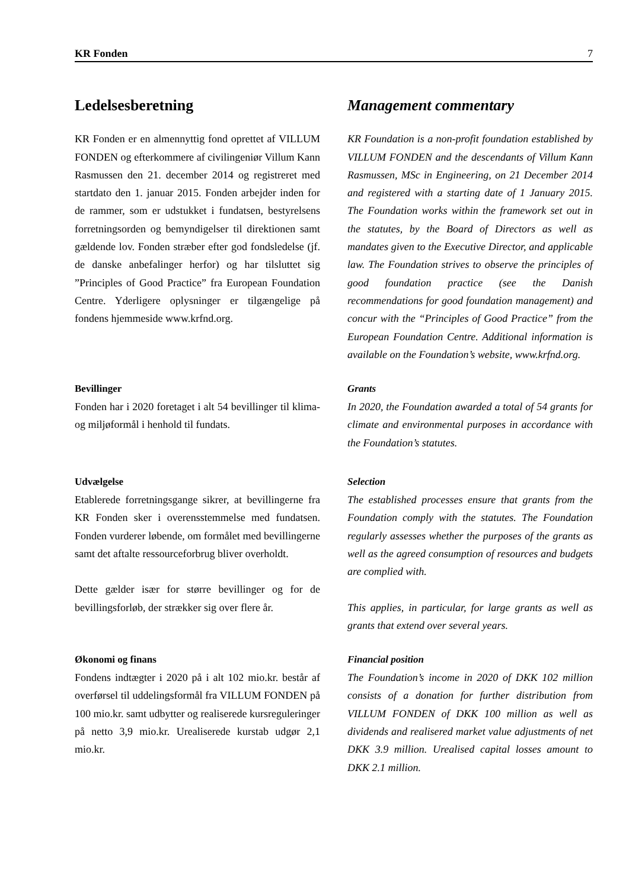KR Fonden 7
Ledelsesberetning
KR Fonden er en almennyttig fond oprettet af VILLUM FONDEN og efterkommere af civilingeniør Villum Kann Rasmussen den 21. december 2014 og registreret med startdato den 1. januar 2015. Fonden arbejder inden for de rammer, som er udstukket i fundatsen, bestyrelsens forretningsorden og bemyndigelser til direktionen samt gældende lov. Fonden stræber efter god fondsledelse (jf. de danske anbefalinger herfor) og har tilsluttet sig ”Principles of Good Practice” fra European Foundation Centre. Yderligere oplysninger er tilgængelige på fondens hjemmeside www.krfnd.org.
Management commentary
KR Foundation is a non-profit foundation established by VILLUM FONDEN and the descendants of Villum Kann Rasmussen, MSc in Engineering, on 21 December 2014 and registered with a starting date of 1 January 2015. The Foundation works within the framework set out in the statutes, by the Board of Directors as well as mandates given to the Executive Director, and applicable law. The Foundation strives to observe the principles of good foundation practice (see the Danish recommendations for good foundation management) and concur with the “Principles of Good Practice” from the European Foundation Centre. Additional information is available on the Foundation’s website, www.krfnd.org.
Bevillinger
Fonden har i 2020 foretaget i alt 54 bevillinger til klima- og miljøformål i henhold til fundats.
Grants
In 2020, the Foundation awarded a total of 54 grants for climate and environmental purposes in accordance with the Foundation’s statutes.
Udvælgelse
Etablerede forretningsgange sikrer, at bevillingerne fra KR Fonden sker i overensstemmelse med fundatsen. Fonden vurderer løbende, om formålet med bevillingerne samt det aftalte ressourceforbrug bliver overholdt.
Dette gælder især for større bevillinger og for de bevillingsforløb, der strækker sig over flere år.
Selection
The established processes ensure that grants from the Foundation comply with the statutes. The Foundation regularly assesses whether the purposes of the grants as well as the agreed consumption of resources and budgets are complied with.
This applies, in particular, for large grants as well as grants that extend over several years.
Økonomi og finans
Fondens indtægter i 2020 på i alt 102 mio.kr. består af overførsel til uddelingsformål fra VILLUM FONDEN på 100 mio.kr. samt udbytter og realiserede kursreguleringer på netto 3,9 mio.kr. Urealiserede kurstab udgør 2,1 mio.kr.
Financial position
The Foundation’s income in 2020 of DKK 102 million consists of a donation for further distribution from VILLUM FONDEN of DKK 100 million as well as dividends and realisered market value adjustments of net DKK 3.9 million. Urealised capital losses amount to DKK 2.1 million.